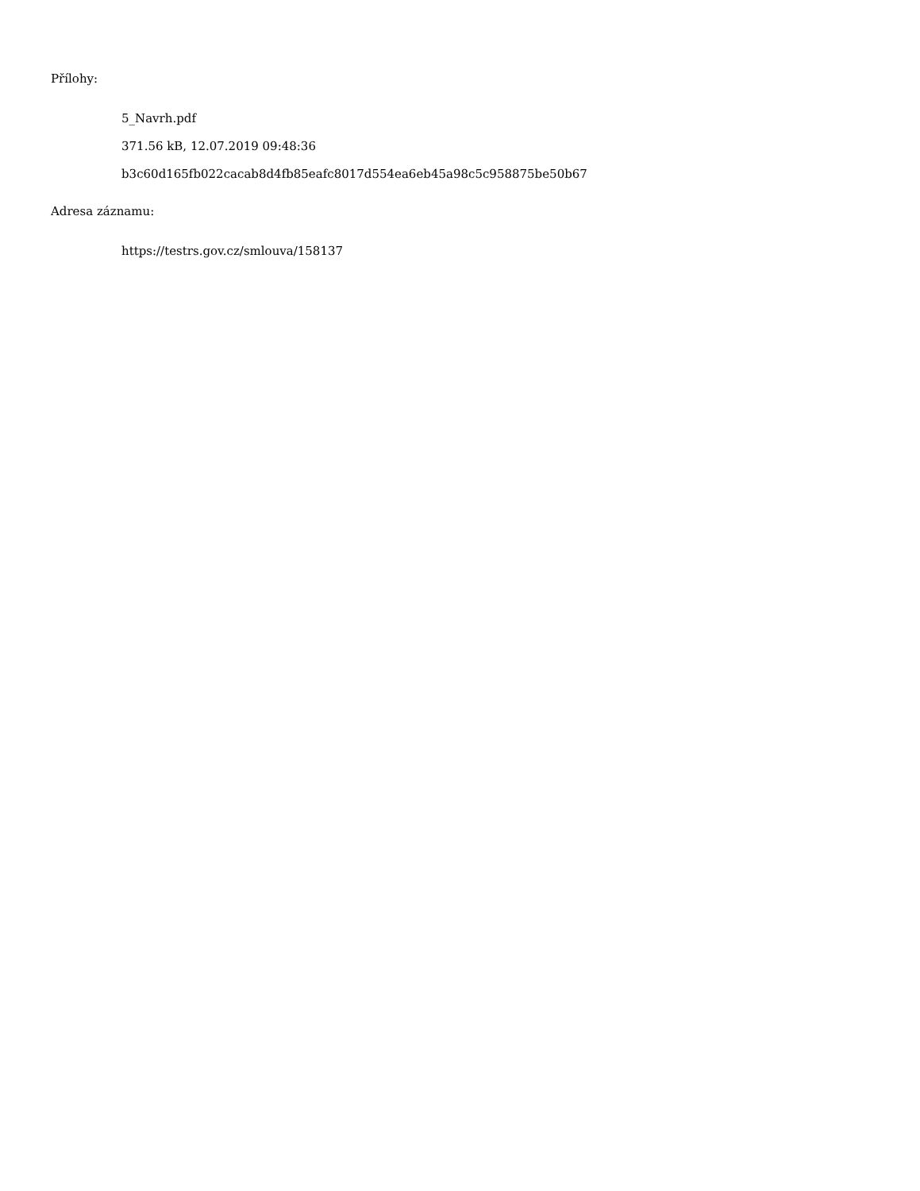Přílohy:
5_Navrh.pdf
371.56 kB, 12.07.2019 09:48:36
b3c60d165fb022cacab8d4fb85eafc8017d554ea6eb45a98c5c958875be50b67
Adresa záznamu:
https://testrs.gov.cz/smlouva/158137